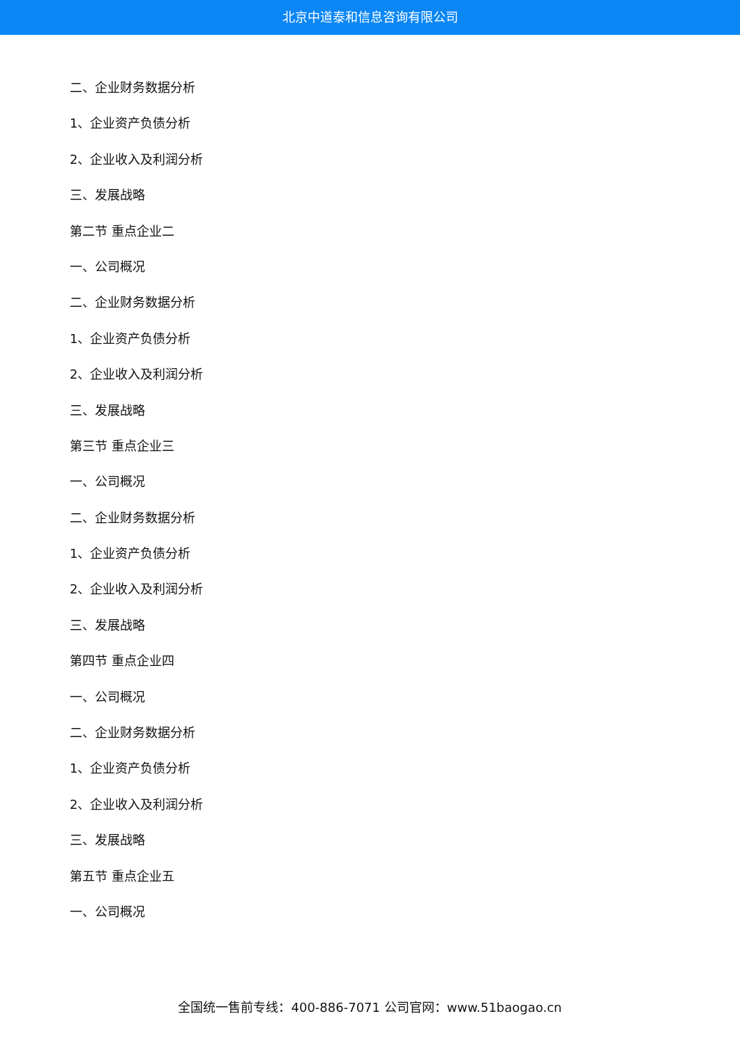北京中道泰和信息咨询有限公司
二、企业财务数据分析
1、企业资产负债分析
2、企业收入及利润分析
三、发展战略
第二节 重点企业二
一、公司概况
二、企业财务数据分析
1、企业资产负债分析
2、企业收入及利润分析
三、发展战略
第三节 重点企业三
一、公司概况
二、企业财务数据分析
1、企业资产负债分析
2、企业收入及利润分析
三、发展战略
第四节 重点企业四
一、公司概况
二、企业财务数据分析
1、企业资产负债分析
2、企业收入及利润分析
三、发展战略
第五节 重点企业五
一、公司概况
全国统一售前专线：400-886-7071 公司官网：www.51baogao.cn